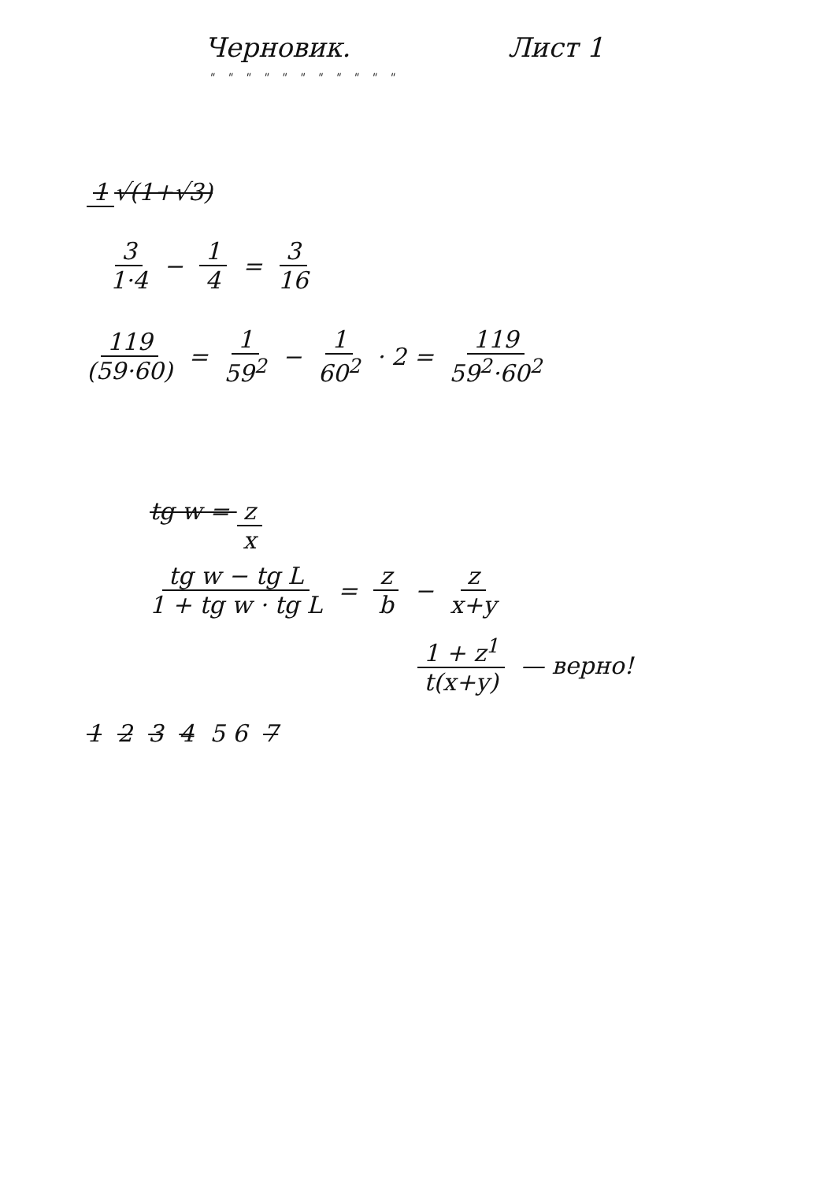Черновик. Лист 1
" " " " " " " " " " "
1 √(1+√3)
3 1·4 − 1 4 = 3 16
119 (59·60) = 1 59<sup>2</sup> − 1 60<sup>2</sup> · 2 = 119 59<sup>2</sup>·60<sup>2</sup>
tg w = z x
tg w − tg L 1 + tg w · tg L = z b − z x+y
1 + z<sup>1</sup> t(x+y) — верно!
1 2 3 4 5 6 7